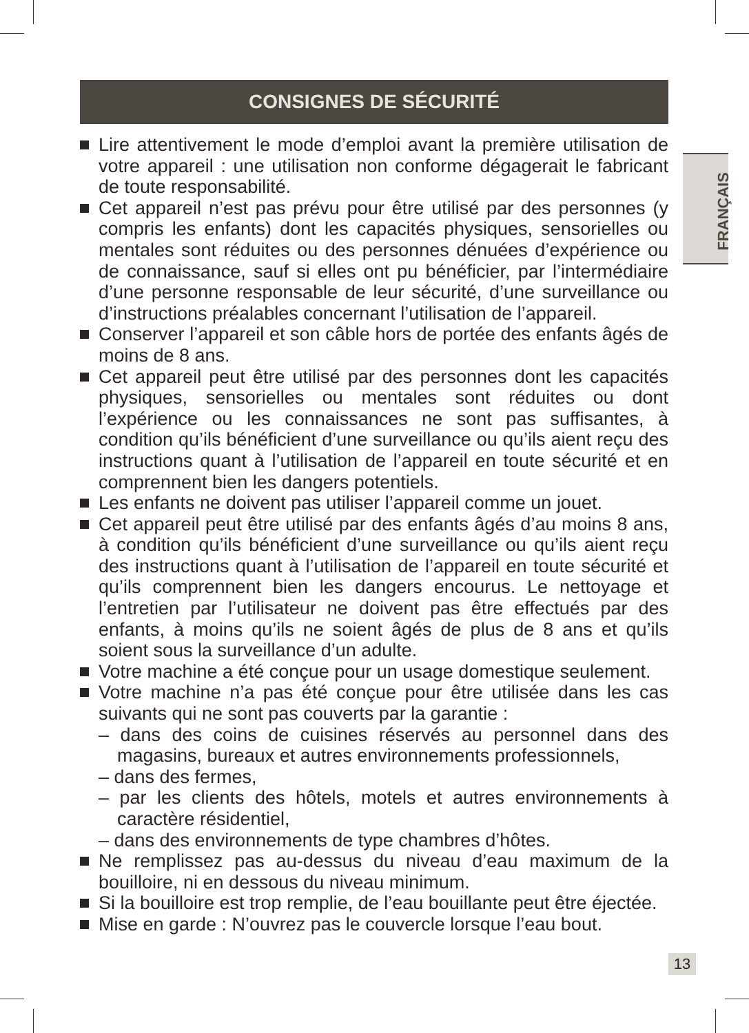CONSIGNES DE SÉCURITÉ
FRANÇAIS
Lire attentivement le mode d’emploi avant la première utilisation de votre appareil : une utilisation non conforme dégagerait le fabricant de toute responsabilité.
Cet appareil n’est pas prévu pour être utilisé par des personnes (y compris les enfants) dont les capacités physiques, sensorielles ou mentales sont réduites ou des personnes dénuées d’expérience ou de connaissance, sauf si elles ont pu bénéficier, par l’intermédiaire d’une personne responsable de leur sécurité, d’une surveillance ou d’instructions préalables concernant l’utilisation de l’appareil.
Conserver l’appareil et son câble hors de portée des enfants âgés de moins de 8 ans.
Cet appareil peut être utilisé par des personnes dont les capacités physiques, sensorielles ou mentales sont réduites ou dont l’expérience ou les connaissances ne sont pas suffisantes, à condition qu’ils bénéficient d’une surveillance ou qu’ils aient reçu des instructions quant à l’utilisation de l’appareil en toute sécurité et en comprennent bien les dangers potentiels.
Les enfants ne doivent pas utiliser l’appareil comme un jouet.
Cet appareil peut être utilisé par des enfants âgés d’au moins 8 ans, à condition qu’ils bénéficient d’une surveillance ou qu’ils aient reçu des instructions quant à l’utilisation de l’appareil en toute sécurité et qu’ils comprennent bien les dangers encourus. Le nettoyage et l’entretien par l’utilisateur ne doivent pas être effectués par des enfants, à moins qu’ils ne soient âgés de plus de 8 ans et qu’ils soient sous la surveillance d’un adulte.
Votre machine a été conçue pour un usage domestique seulement.
Votre machine n’a pas été conçue pour être utilisée dans les cas suivants qui ne sont pas couverts par la garantie :
– dans des coins de cuisines réservés au personnel dans des magasins, bureaux et autres environnements professionnels,
– dans des fermes,
– par les clients des hôtels, motels et autres environnements à caractère résidentiel,
– dans des environnements de type chambres d’hôtes.
Ne remplissez pas au-dessus du niveau d’eau maximum de la bouilloire, ni en dessous du niveau minimum.
Si la bouilloire est trop remplie, de l’eau bouillante peut être éjectée.
Mise en garde : N’ouvrez pas le couvercle lorsque l’eau bout.
13